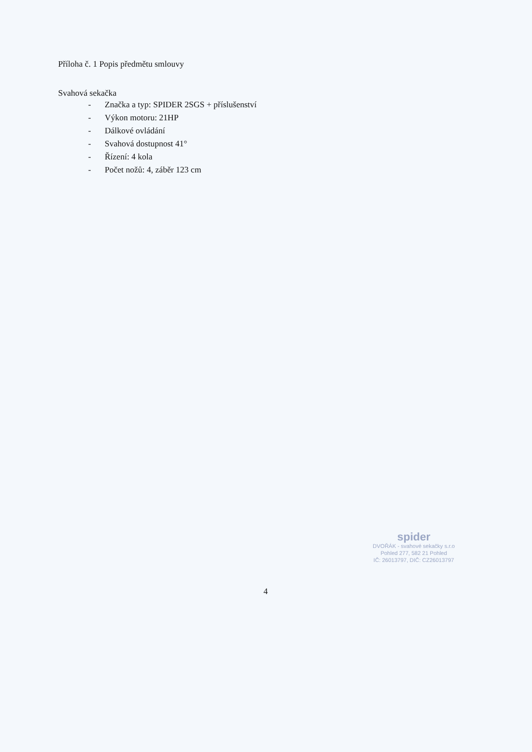Příloha č. 1 Popis předmětu smlouvy
Svahová sekačka
- Značka a typ: SPIDER 2SGS + příslušenství
- Výkon motoru: 21HP
- Dálkové ovládání
- Svahová dostupnost 41°
- Řízení: 4 kola
- Počet nožů: 4, záběr 123 cm
spider
DVOŘÁK - svahové sekačky s.r.o
Pohled 277, 582 21 Pohled
IČ: 26013797, DIČ: CZ26013797
4